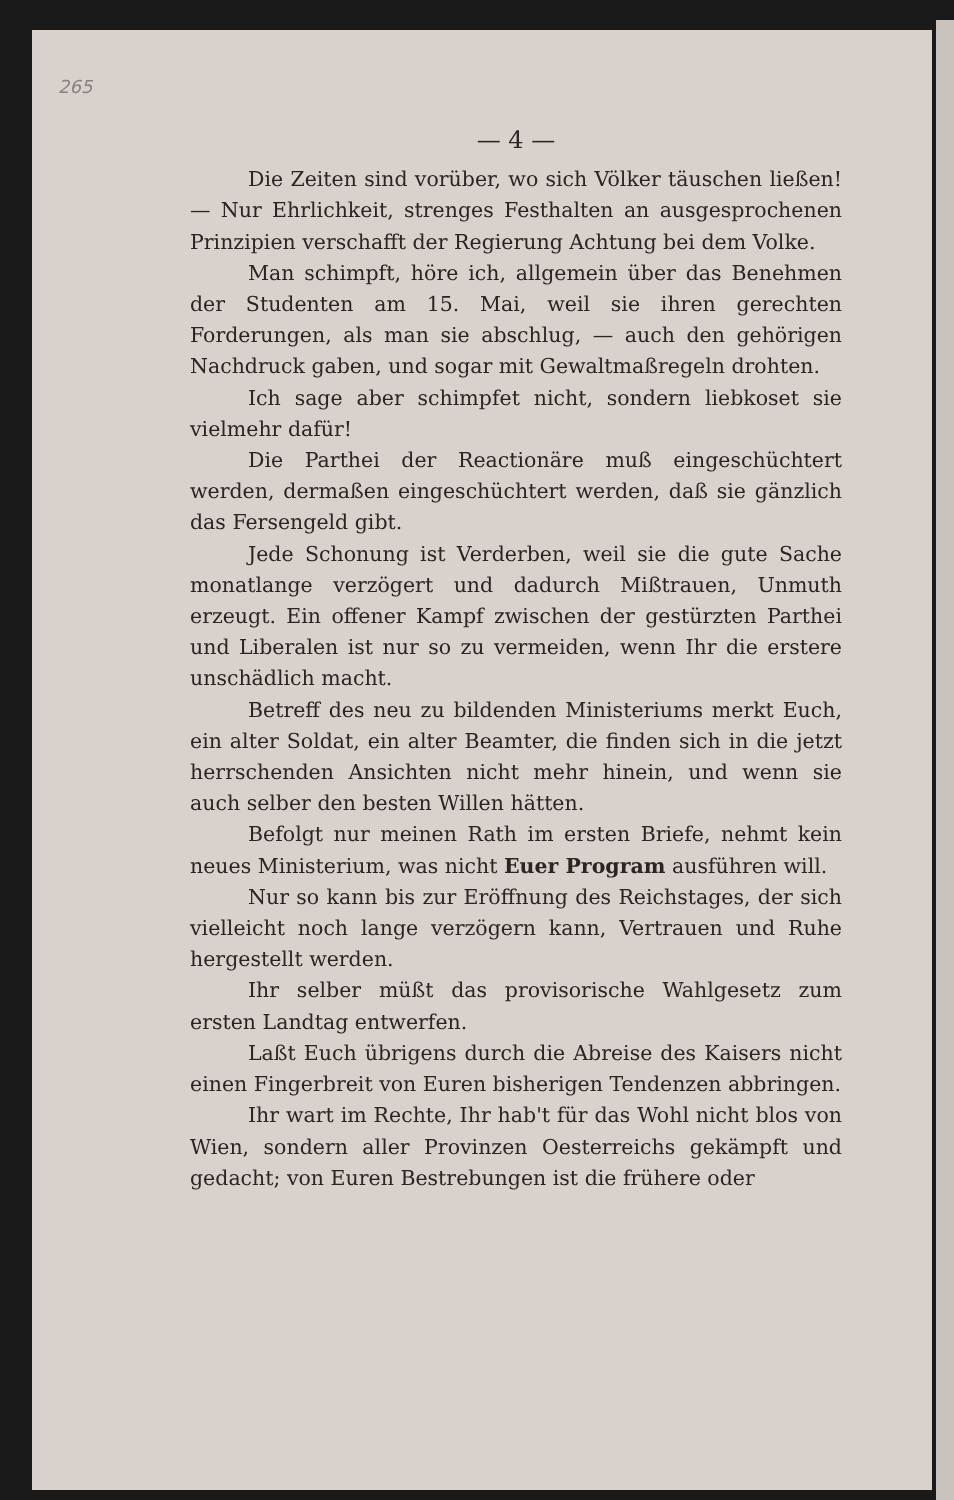265
— 4 —
Die Zeiten sind vorüber, wo sich Völker täuschen ließen! — Nur Ehrlichkeit, strenges Festhalten an ausgesprochenen Prinzipien verschafft der Regierung Achtung bei dem Volke.
Man schimpft, höre ich, allgemein über das Benehmen der Studenten am 15. Mai, weil sie ihren gerechten Forderungen, als man sie abschlug, — auch den gehörigen Nachdruck gaben, und sogar mit Gewaltmaßregeln drohten.
Ich sage aber schimpfet nicht, sondern liebkoset sie vielmehr dafür!
Die Parthei der Reactionäre muß eingeschüchtert werden, dermaßen eingeschüchtert werden, daß sie gänzlich das Fersengeld gibt.
Jede Schonung ist Verderben, weil sie die gute Sache monatlange verzögert und dadurch Mißtrauen, Unmuth erzeugt. Ein offener Kampf zwischen der gestürzten Parthei und Liberalen ist nur so zu vermeiden, wenn Ihr die erstere unschädlich macht.
Betreff des neu zu bildenden Ministeriums merkt Euch, ein alter Soldat, ein alter Beamter, die finden sich in die jetzt herrschenden Ansichten nicht mehr hinein, und wenn sie auch selber den besten Willen hätten.
Befolgt nur meinen Rath im ersten Briefe, nehmt kein neues Ministerium, was nicht Euer Program ausführen will.
Nur so kann bis zur Eröffnung des Reichstages, der sich vielleicht noch lange verzögern kann, Vertrauen und Ruhe hergestellt werden.
Ihr selber müßt das provisorische Wahlgesetz zum ersten Landtag entwerfen.
Laßt Euch übrigens durch die Abreise des Kaisers nicht einen Fingerbreit von Euren bisherigen Tendenzen abbringen.
Ihr wart im Rechte, Ihr hab't für das Wohl nicht blos von Wien, sondern aller Provinzen Oesterreichs gekämpft und gedacht; von Euren Bestrebungen ist die frühere oder